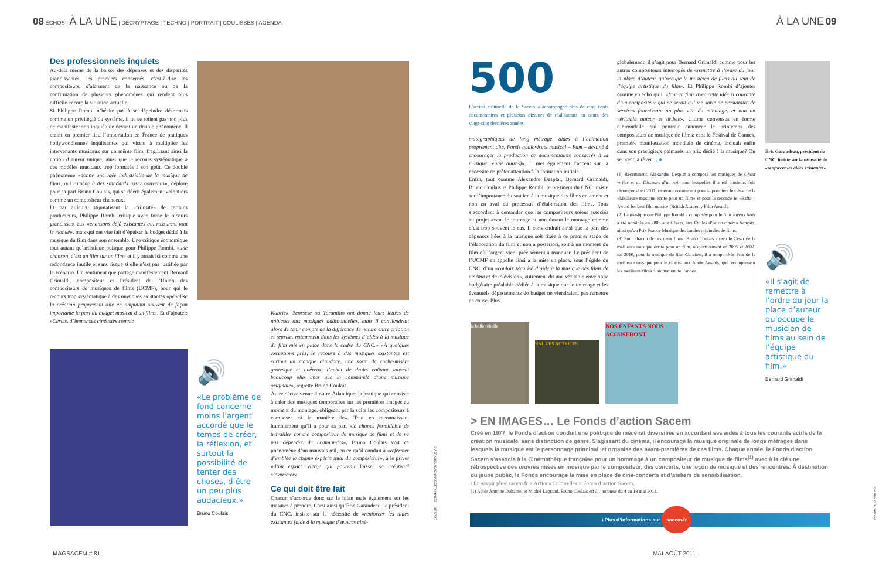08 ÉCHOS | À LA UNE | DÉCRYPTAGE | TECHNO | PORTRAIT | COULISSES | AGENDA
À LA UNE 09
Des professionnels inquiets
Au-delà même de la baisse des dépenses et des disparités grandissantes, les premiers concernés, c’est-à-dire les compositeurs, s’alarment de la naissance ou de la confirmation de plusieurs phénomènes qui rendent plus difficile encore la situation actuelle.
Si Philippe Rombi n’hésite pas à se dépeindre désormais comme un privilégié du système, il ne se retient pas non plus de manifester son inquiétude devant un double phénomène. Il craint en premier lieu l’importation en France de pratiques hollywoodiennes inquiétantes qui visent à multiplier les intervenants musicaux sur un même film, fragilisant ainsi la notion d’auteur unique, ainsi que le recours systématique à des modèles musicaux trop formatés à son goût. Ce double phénomène «donne une idée industrielle de la musique de films, qui ramène à des standards assez convenus», déplore pour sa part Bruno Coulais, qui se décrit également volontiers comme un compositeur chanceux.
Et par ailleurs, stigmatisant la «frilosité» de certains producteurs, Philippe Rombi critique avec force le recours grandissant aux «chansons déjà existantes qui rassurent tout le monde», mais qui ont vite fait d’épuiser le budget dédié à la musique du film dans son ensemble. Une critique économique tout autant qu’artistique puisque pour Philippe Rombi, «une chanson, c’est un film sur un film» et il y aurait ici comme une redondance inutile et sans risque si elle n’est pas justifiée par le scénario. Un sentiment que partage manifestement Bernard Grimaldi, compositeur et Président de l’Union des compositeurs de musiques de films (UCMF), pour qui le recours trop systématique à des musiques existantes «pénalise la création proprement dite en amputant souvent de façon importante la part du budget musical d’un film». Et d’ajouter: «Certes, d’immenses cinéastes comme
🔊
«Le problème de fond concerne moins l’argent accordé que le temps de créer, la réflexion, et surtout la possibilité de tenter des choses, d’être un peu plus audacieux.»
Bruno Coulais
Kubrick, Scorsese ou Tarantino ont donné leurs lettres de noblesse aux musiques additionnelles, mais il conviendrait alors de tenir compte de la différence de nature entre création et reprise, notamment dans les systèmes d’aides à la musique de film mis en place dans le cadre du CNC.» «À quelques exceptions près, le recours à des musiques existantes est surtout un manque d’audace, une sorte de cache-misère grotesque et onéreux, l’achat de droits coûtant souvent beaucoup plus cher que la commande d’une musique originale», regrette Bruno Coulais.
Autre dérive venue d’outre-Atlantique: la pratique qui consiste à caler des musiques temporaires sur les premières images au moment du montage, obligeant par la suite les compositeurs à composer «à la manière de». Tout en reconnaissant humblement qu’il a pour sa part «la chance formidable de travailler comme compositeur de musique de films et de ne pas dépendre de commandes», Bruno Coulais voit ce phénomène d’un mauvais œil, en ce qu’il conduit à «refermer d’emblée le champ expérimental du compositeur», à le priver «d’un espace vierge qui pourrait laisser sa créativité s’exprimer».
Ce qui doit être fait
Chacun s’accorde donc sur le bilan mais également sur les mesures à prendre. C’est ainsi qu’Éric Garandeau, le président du CNC, insiste sur la nécessité de «renforcer les aides existantes (aide à la musique d’œuvres ciné-
© ABRAMS/LACAGNINA/GETTY IMAGES – HOTSPOT
500
L’action culturelle de la Sacem a accompagné plus de cinq cents documentaires et plusieurs dizaines de réalisateurs au cours des vingt-cinq dernières années.
matographiques de long métrage, aides à l’animation proprement dite, Fonds audiovisuel musical – Fam – destiné à encourager la production de documentaires consacrés à la musique, entre autres)». Il met également l’accent sur la nécessité de prêter attention à la formation initiale.
Enfin, tout comme Alexandre Desplat, Bernard Grimaldi, Bruno Coulais et Philippe Rombi, le président du CNC insiste sur l’importance du soutien à la musique des films en amont et non en aval du processus d’élaboration des films. Tous s’accordent à demander que les compositeurs soient associés au projet avant le tournage et non durant le montage comme c’est trop souvent le cas. Il conviendrait ainsi que la part des dépenses liées à la musique soit fixée à ce premier stade de l’élaboration du film et non a posteriori, soit à un moment du film où l’argent vient précisément à manquer. Le président de l’UCMF en appelle ainsi à la mise en place, sous l’égide du CNC, d’un «couloir sécurisé d’aide à la musique des films de cinéma et de télévision», autrement dit une véritable enveloppe budgétaire préalable dédiée à la musique que le tournage et les éventuels dépassements de budget ne viendraient pas remettre en cause. Plus
globalement, il s’agit pour Bernard Grimaldi comme pour les autres compositeurs interrogés de «remettre à l’ordre du jour la place d’auteur qu’occupe le musicien de films au sein de l’équipe artistique du film». Et Philippe Rombi d’ajouter comme en écho qu’il «faut en finir avec cette idée si courante d’un compositeur qui ne serait qu’une sorte de prestataire de services fournissant au plus vite du minutage, et non un véritable auteur et artiste». Ultime consensus en forme d’hirondelle qui pourrait annoncer le printemps des compositeurs de musique de films: et si le Festival de Cannes, première manifestation mondiale de cinéma, incluait enfin dans son prestigieux palmarès un prix dédié à la musique? On se prend à rêver… ●
(1) Récemment, Alexandre Desplat a composé les musiques de Ghost writer et du Discours d’un roi, pour lesquelles il a été plusieurs fois récompensé en 2011, recevant notamment pour la première le César de la «Meilleure musique écrite pour un film» et pour la seconde le «Bafta – Award for best film music» (British Academy Film Award).
(2) La musique que Philippe Rombi a composée pour le film Joyeux Noël a été nominée en 2006 aux Césars, aux Étoiles d’or du cinéma français, ainsi qu’au Prix France Musique des bandes originales de films.
(3) Pour chacun de ces deux films, Bruno Coulais a reçu le César de la meilleure musique écrite pour un film, respectivement en 2005 et 2002. En 2010, pour la musique du film Coraline, il a remporté le Prix de la meilleure musique pour le cinéma aux Annie Awards, qui récompensent les meilleurs films d’animation de l’année.
Éric Garandeau, président du CNC, insiste sur la nécessité de «renforcer les aides existantes».
🔊
«Il s’agit de remettre à l’ordre du jour la place d’auteur qu’occupe le musicien de films au sein de l’équipe artistique du film.»
Bernard Grimaldi
la belle rebelle
BAL DES ACTRICES
NOS ENFANTS NOUS ACCUSERONT
> EN IMAGES… Le Fonds d’action Sacem
Créé en 1977, le Fonds d’action conduit une politique de mécénat diversifiée en accordant ses aides à tous les courants actifs de la création musicale, sans distinction de genre. S’agissant du cinéma, il encourage la musique originale de longs métrages dans lesquels la musique est le personnage principal, et organise des avant-premières de ces films. Chaque année, le Fonds d’action Sacem s’associe à la Cinémathèque française pour un hommage à un compositeur de musique de films<sup>(1)</sup> avec à la clé une rétrospective des œuvres mises en musique par le compositeur, des concerts, une leçon de musique et des rencontres. À destination du jeune public, le Fonds encourage la mise en place de ciné-concerts et d’ateliers de sensibilisation.
\ En savoir plus: sacem.fr > Actions Culturelles > Fonds d’action Sacem.
(1) Après Antoine Duhamel et Michel Legrand, Bruno Coulais est à l’honneur du 4 au 18 mai 2011.
\ Plus d’informations sur sacem.fr
© AFP/MIGUEL MEDINA
MAGSACEM # 81 MAI-AOÛT 2011